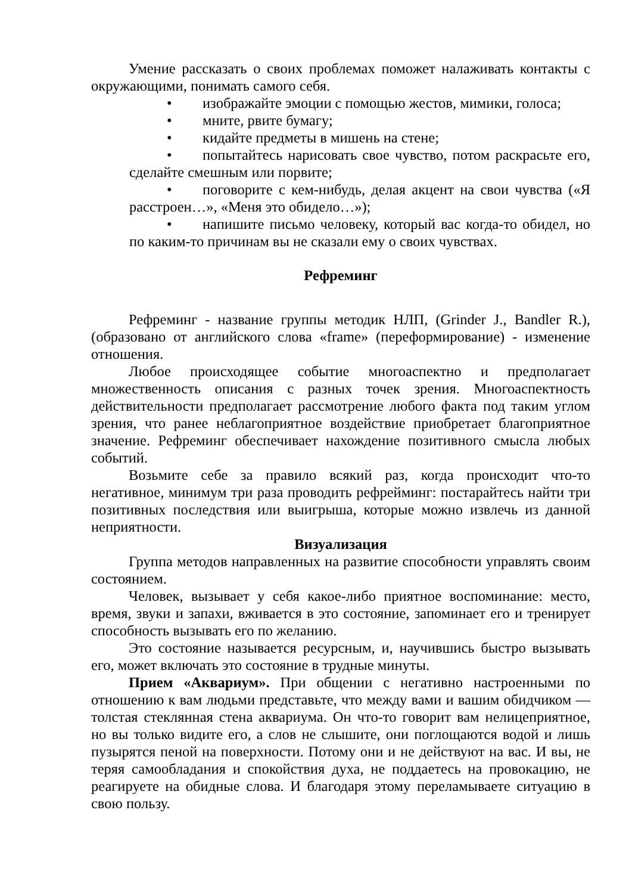Умение рассказать о своих проблемах поможет налаживать контакты с окружающими, понимать самого себя.
• изображайте эмоции с помощью жестов, мимики, голоса;
• мните, рвите бумагу;
• кидайте предметы в мишень на стене;
• попытайтесь нарисовать свое чувство, потом раскрасьте его, сделайте смешным или порвите;
• поговорите с кем-нибудь, делая акцент на свои чувства («Я расстроен…», «Меня это обидело…»);
• напишите письмо человеку, который вас когда-то обидел, но по каким-то причинам вы не сказали ему о своих чувствах.
Рефреминг
Рефреминг - название группы методик НЛП, (Grinder J., Bandler R.), (образовано от английского слова «frame» (переформирование) - изменение отношения.
Любое происходящее событие многоаспектно и предполагает множественность описания с разных точек зрения. Многоаспектность действительности предполагает рассмотрение любого факта под таким углом зрения, что ранее неблагоприятное воздействие приобретает благоприятное значение. Рефреминг обеспечивает нахождение позитивного смысла любых событий.
Возьмите себе за правило всякий раз, когда происходит что-то негативное, минимум три раза проводить рефрейминг: постарайтесь найти три позитивных последствия или выигрыша, которые можно извлечь из данной неприятности.
Визуализация
Группа методов направленных на развитие способности управлять своим состоянием.
Человек, вызывает у себя какое-либо приятное воспоминание: место, время, звуки и запахи, вживается в это состояние, запоминает его и тренирует способность вызывать его по желанию.
Это состояние называется ресурсным, и, научившись быстро вызывать его, может включать это состояние в трудные минуты.
Прием «Аквариум». При общении с негативно настроенными по отношению к вам людьми представьте, что между вами и вашим обидчиком — толстая стеклянная стена аквариума. Он что-то говорит вам нелицеприятное, но вы только видите его, а слов не слышите, они поглощаются водой и лишь пузырятся пеной на поверхности. Потому они и не действуют на вас. И вы, не теряя самообладания и спокойствия духа, не поддаетесь на провокацию, не реагируете на обидные слова. И благодаря этому переламываете ситуацию в свою пользу.